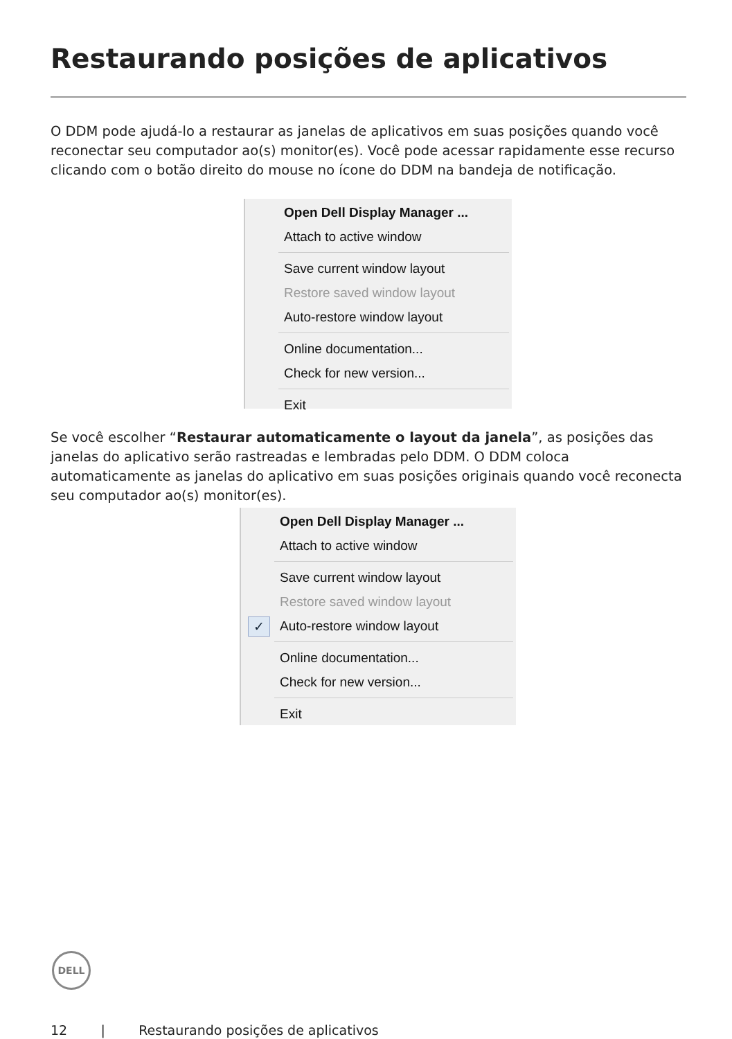Restaurando posições de aplicativos
O DDM pode ajudá-lo a restaurar as janelas de aplicativos em suas posições quando você reconectar seu computador ao(s) monitor(es). Você pode acessar rapidamente esse recurso clicando com o botão direito do mouse no ícone do DDM na bandeja de notificação.
Open Dell Display Manager ...
Attach to active window
Save current window layout
Restore saved window layout
Auto-restore window layout
Online documentation...
Check for new version...
Exit
Se você escolher “Restaurar automaticamente o layout da janela”, as posições das janelas do aplicativo serão rastreadas e lembradas pelo DDM. O DDM coloca automaticamente as janelas do aplicativo em suas posições originais quando você reconecta seu computador ao(s) monitor(es).
Open Dell Display Manager ...
Attach to active window
Save current window layout
Restore saved window layout
✓ Auto-restore window layout
Online documentation...
Check for new version...
Exit
DELL
12 | Restaurando posições de aplicativos